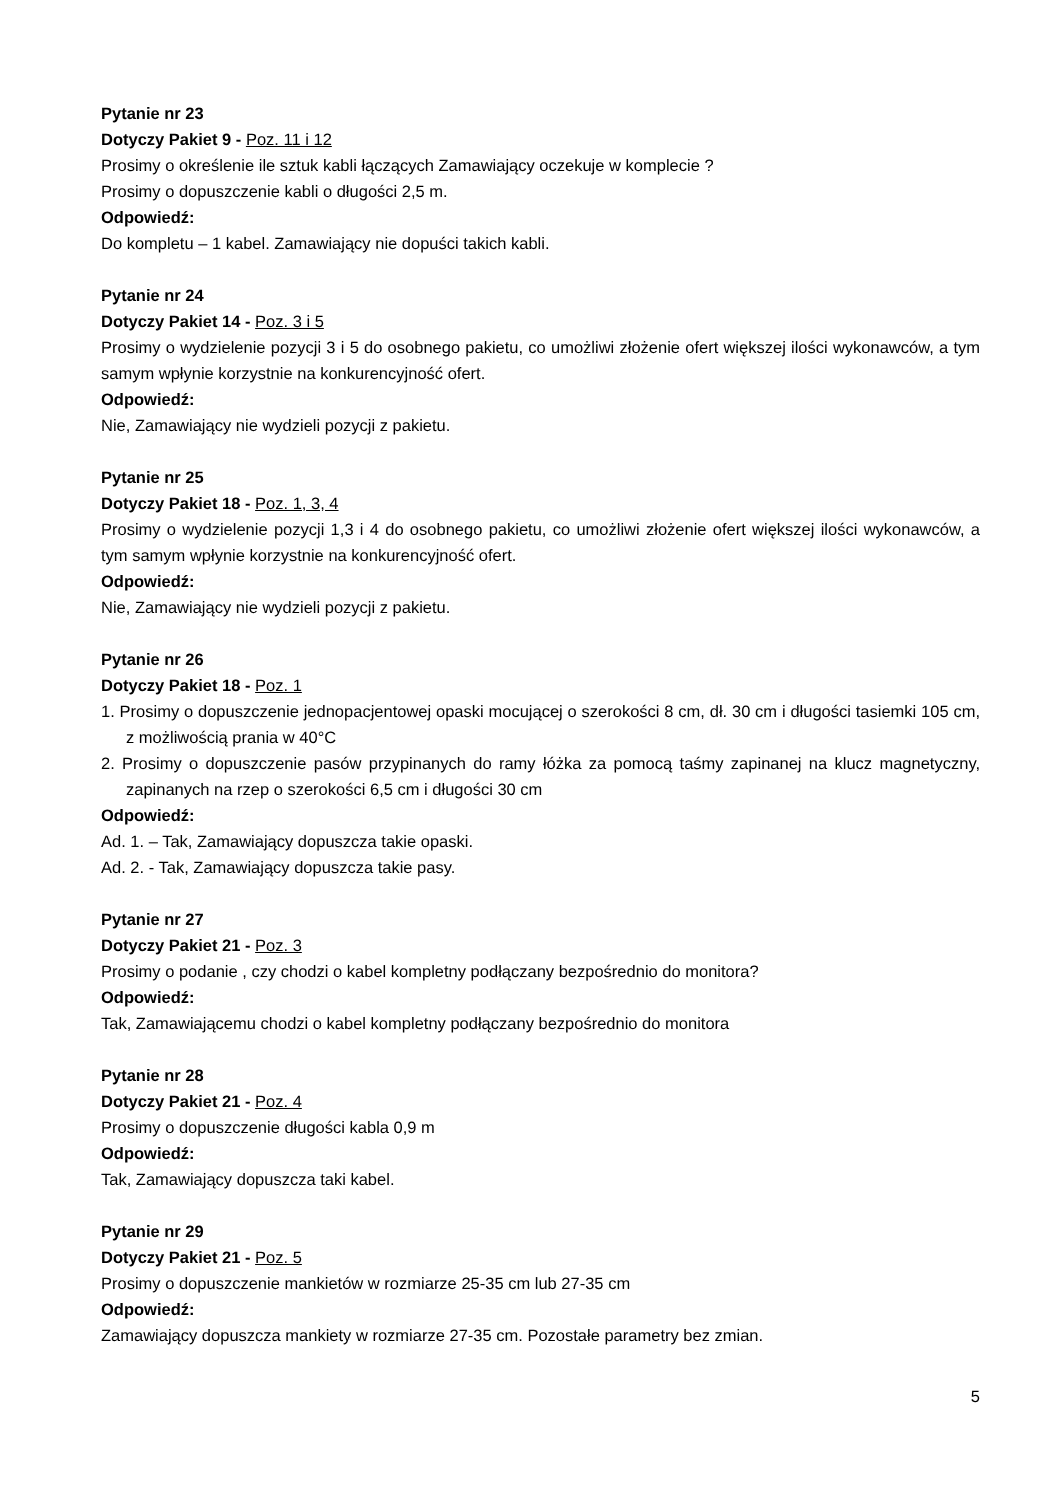Pytanie nr 23
Dotyczy Pakiet 9 - Poz. 11 i 12
Prosimy o określenie ile sztuk kabli łączących Zamawiający oczekuje w komplecie ?
Prosimy o dopuszczenie kabli o długości 2,5 m.
Odpowiedź:
Do kompletu – 1 kabel. Zamawiający nie dopuści takich kabli.
Pytanie nr 24
Dotyczy Pakiet 14 - Poz. 3 i 5
Prosimy o wydzielenie pozycji 3 i 5 do osobnego pakietu, co umożliwi złożenie ofert większej ilości wykonawców, a tym samym wpłynie korzystnie na konkurencyjność ofert.
Odpowiedź:
Nie, Zamawiający nie wydzieli pozycji z pakietu.
Pytanie nr 25
Dotyczy Pakiet 18 - Poz. 1, 3, 4
Prosimy o wydzielenie pozycji 1,3 i 4 do osobnego pakietu, co umożliwi złożenie ofert większej ilości wykonawców, a tym samym wpłynie korzystnie na konkurencyjność ofert.
Odpowiedź:
Nie, Zamawiający nie wydzieli pozycji z pakietu.
Pytanie nr 26
Dotyczy Pakiet 18 - Poz. 1
1. Prosimy o dopuszczenie jednopacjentowej opaski mocującej o szerokości 8 cm, dł. 30 cm i długości tasiemki 105 cm, z możliwością prania w 40°C
2. Prosimy o dopuszczenie pasów przypinanych do ramy łóżka za pomocą taśmy zapinanej na klucz magnetyczny, zapinanych na rzep o szerokości 6,5 cm i długości 30 cm
Odpowiedź:
Ad. 1. – Tak, Zamawiający dopuszcza takie opaski.
Ad. 2. - Tak, Zamawiający dopuszcza takie pasy.
Pytanie nr 27
Dotyczy Pakiet 21 - Poz. 3
Prosimy o podanie , czy chodzi o kabel kompletny podłączany bezpośrednio do monitora?
Odpowiedź:
Tak, Zamawiającemu chodzi o kabel kompletny podłączany bezpośrednio do monitora
Pytanie nr 28
Dotyczy Pakiet 21 - Poz. 4
Prosimy o dopuszczenie długości kabla 0,9 m
Odpowiedź:
Tak, Zamawiający dopuszcza taki kabel.
Pytanie nr 29
Dotyczy Pakiet 21 - Poz. 5
Prosimy o dopuszczenie mankietów w rozmiarze 25-35 cm lub 27-35 cm
Odpowiedź:
Zamawiający dopuszcza mankiety w rozmiarze 27-35 cm. Pozostałe parametry bez zmian.
5